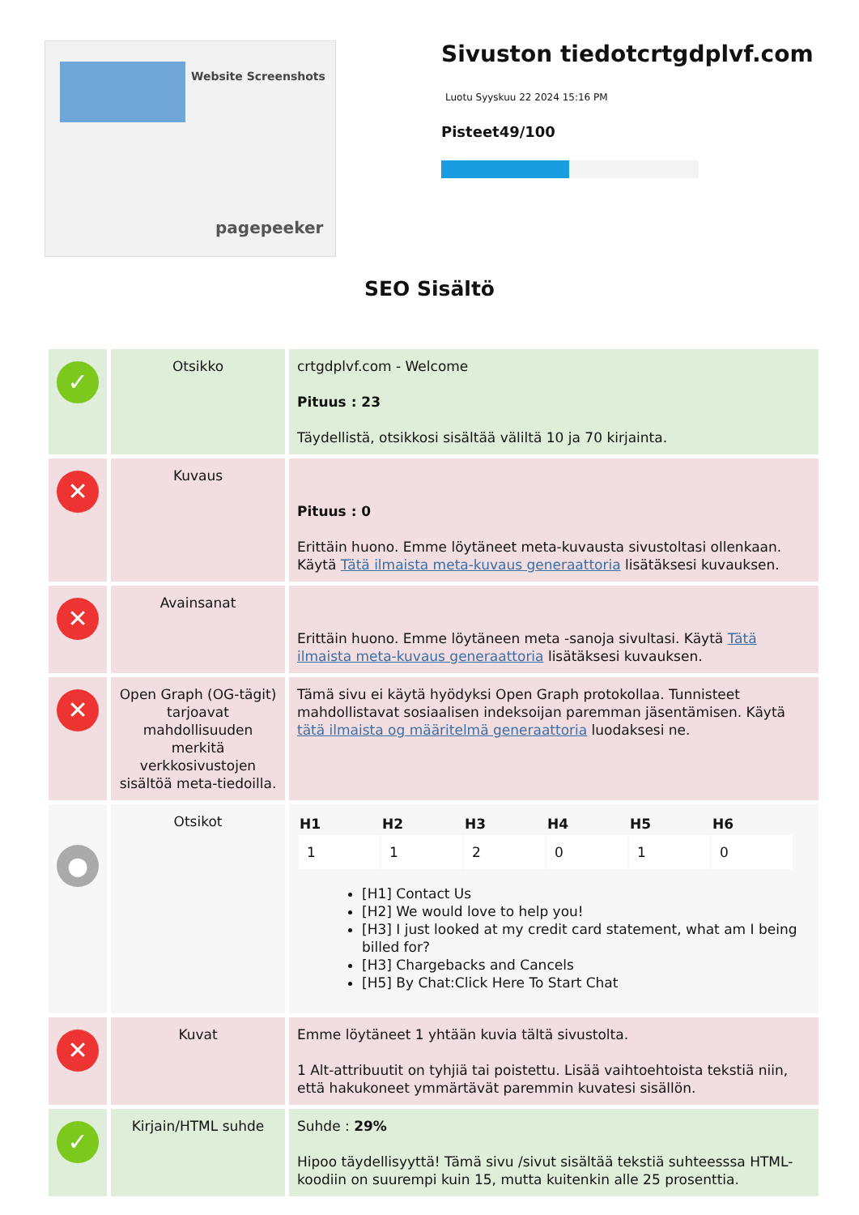Website Screenshots
pagepeeker
Sivuston tiedotcrtgdplvf.com
Luotu Syyskuu 22 2024 15:16 PM
Pisteet49/100
SEO Sisältö
| ✓ | Otsikko | crtgdplvf.com - Welcome Pituus : 23 Täydellistä, otsikkosi sisältää väliltä 10 ja 70 kirjainta. |
| ✕ | Kuvaus | Pituus : 0 Erittäin huono. Emme löytäneet meta-kuvausta sivustoltasi ollenkaan. Käytä Tätä ilmaista meta-kuvaus generaattoria lisätäksesi kuvauksen. |
| ✕ | Avainsanat | Erittäin huono. Emme löytäneen meta -sanoja sivultasi. Käytä Tätä ilmaista meta-kuvaus generaattoria lisätäksesi kuvauksen. |
| ✕ | Open Graph (OG-tägit) tarjoavat mahdollisuuden merkitä verkkosivustojen sisältöä meta-tiedoilla. | Tämä sivu ei käytä hyödyksi Open Graph protokollaa. Tunnisteet mahdollistavat sosiaalisen indeksoijan paremman jäsentämisen. Käytä tätä ilmaista og määritelmä generaattoria luodaksesi ne. |
| ● | Otsikot | / H1 / H2 / H3 / H4 / H5 / H6 / / --- / --- / --- / --- / --- / --- / / 1 / 1 / 2 / 0 / 1 / 0 / [H1] Contact Us [H2] We would love to help you! [H3] I just looked at my credit card statement, what am I being billed for? [H3] Chargebacks and Cancels [H5] By Chat:Click Here To Start Chat |
| ✕ | Kuvat | Emme löytäneet 1 yhtään kuvia tältä sivustolta. 1 Alt-attribuutit on tyhjiä tai poistettu. Lisää vaihtoehtoista tekstiä niin, että hakukoneet ymmärtävät paremmin kuvatesi sisällön. |
| ✓ | Kirjain/HTML suhde | Suhde : 29% Hipoo täydellisyyttä! Tämä sivu /sivut sisältää tekstiä suhteesssa HTML-koodiin on suurempi kuin 15, mutta kuitenkin alle 25 prosenttia. |